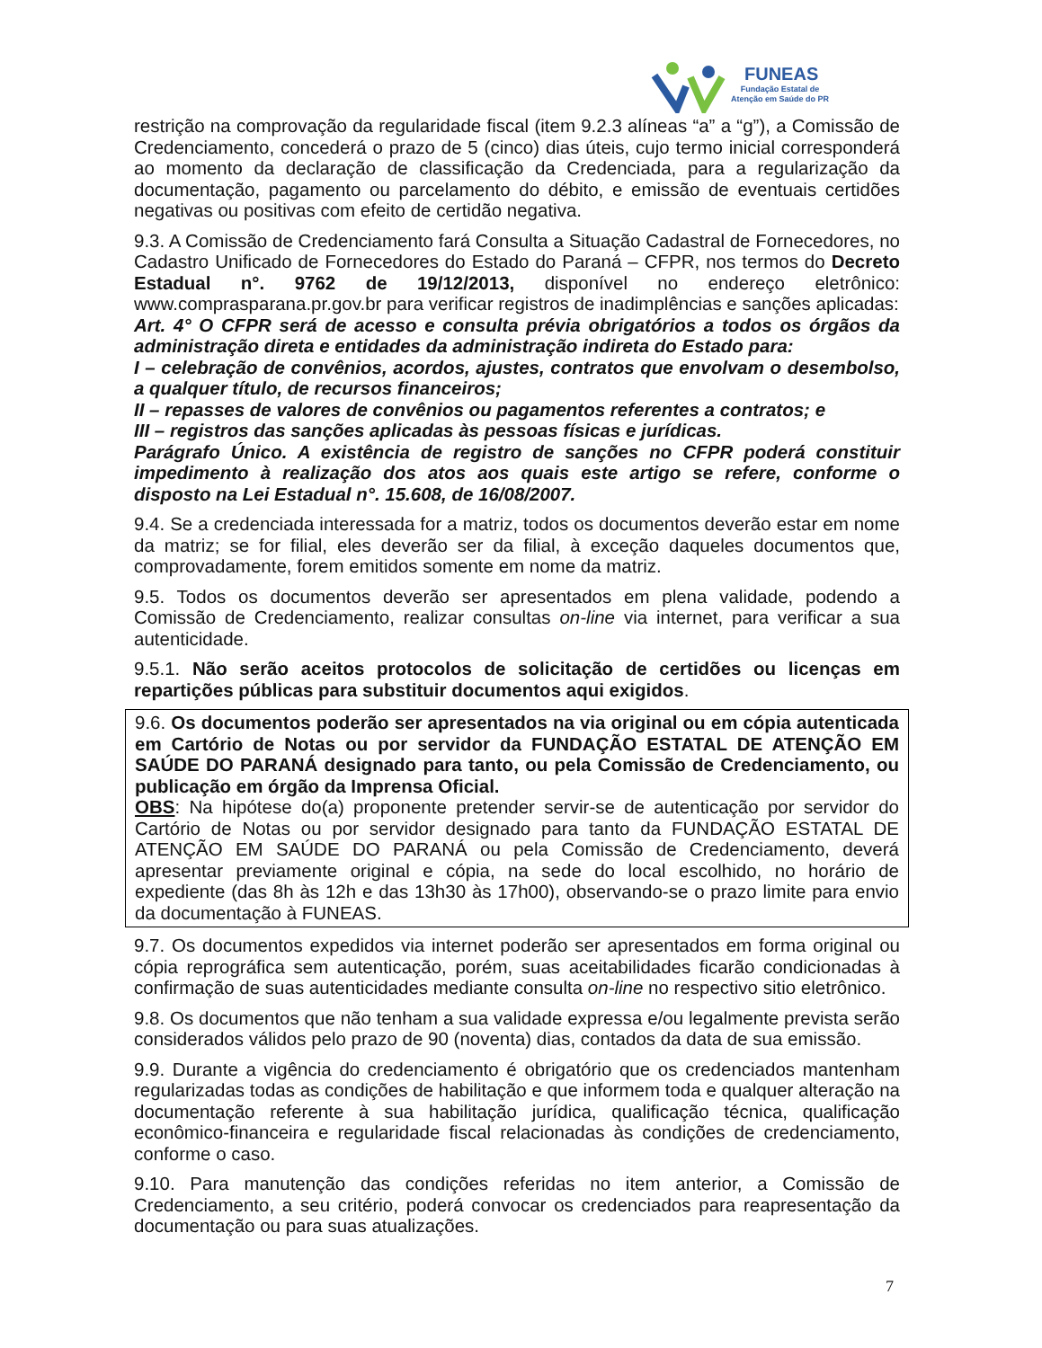FUNEAS
Fundação Estatal de
Atenção em Saúde do PR
restrição na comprovação da regularidade fiscal (item 9.2.3 alíneas “a” a “g”), a Comissão de Credenciamento, concederá o prazo de 5 (cinco) dias úteis, cujo termo inicial corresponderá ao momento da declaração de classificação da Credenciada, para a regularização da documentação, pagamento ou parcelamento do débito, e emissão de eventuais certidões negativas ou positivas com efeito de certidão negativa.
9.3. A Comissão de Credenciamento fará Consulta a Situação Cadastral de Fornecedores, no Cadastro Unificado de Fornecedores do Estado do Paraná – CFPR, nos termos do Decreto Estadual n°. 9762 de 19/12/2013, disponível no endereço eletrônico: www.comprasparana.pr.gov.br para verificar registros de inadimplências e sanções aplicadas:
Art. 4° O CFPR será de acesso e consulta prévia obrigatórios a todos os órgãos da administração direta e entidades da administração indireta do Estado para:
I – celebração de convênios, acordos, ajustes, contratos que envolvam o desembolso, a qualquer título, de recursos financeiros;
II – repasses de valores de convênios ou pagamentos referentes a contratos; e
III – registros das sanções aplicadas às pessoas físicas e jurídicas.
Parágrafo Único. A existência de registro de sanções no CFPR poderá constituir impedimento à realização dos atos aos quais este artigo se refere, conforme o disposto na Lei Estadual n°. 15.608, de 16/08/2007.
9.4. Se a credenciada interessada for a matriz, todos os documentos deverão estar em nome da matriz; se for filial, eles deverão ser da filial, à exceção daqueles documentos que, comprovadamente, forem emitidos somente em nome da matriz.
9.5. Todos os documentos deverão ser apresentados em plena validade, podendo a Comissão de Credenciamento, realizar consultas on-line via internet, para verificar a sua autenticidade.
9.5.1. Não serão aceitos protocolos de solicitação de certidões ou licenças em repartições públicas para substituir documentos aqui exigidos.
9.6. Os documentos poderão ser apresentados na via original ou em cópia autenticada em Cartório de Notas ou por servidor da FUNDAÇÃO ESTATAL DE ATENÇÃO EM SAÚDE DO PARANÁ designado para tanto, ou pela Comissão de Credenciamento, ou publicação em órgão da Imprensa Oficial.
OBS: Na hipótese do(a) proponente pretender servir-se de autenticação por servidor do Cartório de Notas ou por servidor designado para tanto da FUNDAÇÃO ESTATAL DE ATENÇÃO EM SAÚDE DO PARANÁ ou pela Comissão de Credenciamento, deverá apresentar previamente original e cópia, na sede do local escolhido, no horário de expediente (das 8h às 12h e das 13h30 às 17h00), observando-se o prazo limite para envio da documentação à FUNEAS.
9.7. Os documentos expedidos via internet poderão ser apresentados em forma original ou cópia reprográfica sem autenticação, porém, suas aceitabilidades ficarão condicionadas à confirmação de suas autenticidades mediante consulta on-line no respectivo sitio eletrônico.
9.8. Os documentos que não tenham a sua validade expressa e/ou legalmente prevista serão considerados válidos pelo prazo de 90 (noventa) dias, contados da data de sua emissão.
9.9. Durante a vigência do credenciamento é obrigatório que os credenciados mantenham regularizadas todas as condições de habilitação e que informem toda e qualquer alteração na documentação referente à sua habilitação jurídica, qualificação técnica, qualificação econômico-financeira e regularidade fiscal relacionadas às condições de credenciamento, conforme o caso.
9.10. Para manutenção das condições referidas no item anterior, a Comissão de Credenciamento, a seu critério, poderá convocar os credenciados para reapresentação da documentação ou para suas atualizações.
7